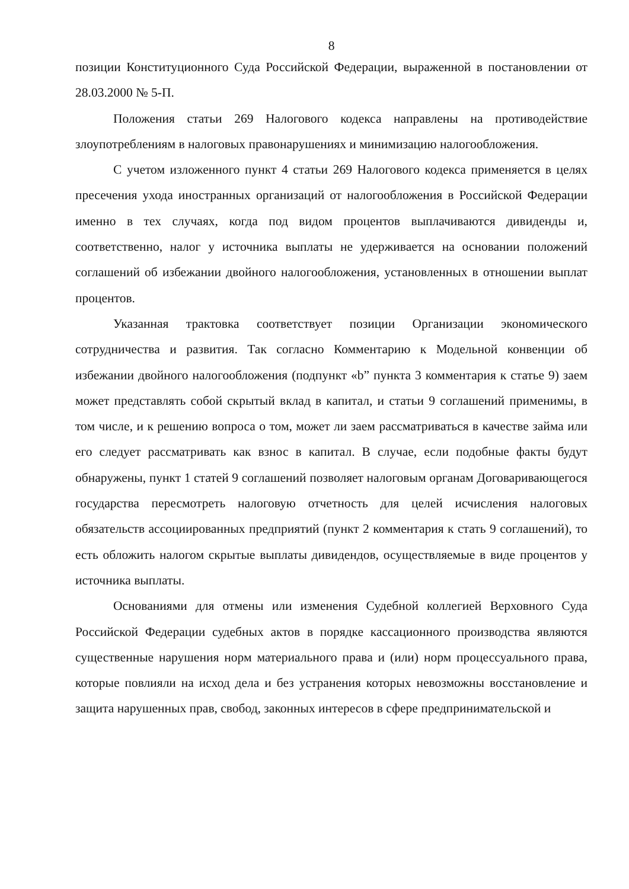8
позиции Конституционного Суда Российской Федерации, выраженной в постановлении от 28.03.2000 № 5-П.
Положения статьи 269 Налогового кодекса направлены на противодействие злоупотреблениям в налоговых правонарушениях и минимизацию налогообложения.
С учетом изложенного пункт 4 статьи 269 Налогового кодекса применяется в целях пресечения ухода иностранных организаций от налогообложения в Российской Федерации именно в тех случаях, когда под видом процентов выплачиваются дивиденды и, соответственно, налог у источника выплаты не удерживается на основании положений соглашений об избежании двойного налогообложения, установленных в отношении выплат процентов.
Указанная трактовка соответствует позиции Организации экономического сотрудничества и развития. Так согласно Комментарию к Модельной конвенции об избежании двойного налогообложения (подпункт «b” пункта 3 комментария к статье 9) заем может представлять собой скрытый вклад в капитал, и статьи 9 соглашений применимы, в том числе, и к решению вопроса о том, может ли заем рассматриваться в качестве займа или его следует рассматривать как взнос в капитал. В случае, если подобные факты будут обнаружены, пункт 1 статей 9 соглашений позволяет налоговым органам Договаривающегося государства пересмотреть налоговую отчетность для целей исчисления налоговых обязательств ассоциированных предприятий (пункт 2 комментария к стать 9 соглашений), то есть обложить налогом скрытые выплаты дивидендов, осуществляемые в виде процентов у источника выплаты.
Основаниями для отмены или изменения Судебной коллегией Верховного Суда Российской Федерации судебных актов в порядке кассационного производства являются существенные нарушения норм материального права и (или) норм процессуального права, которые повлияли на исход дела и без устранения которых невозможны восстановление и защита нарушенных прав, свобод, законных интересов в сфере предпринимательской и